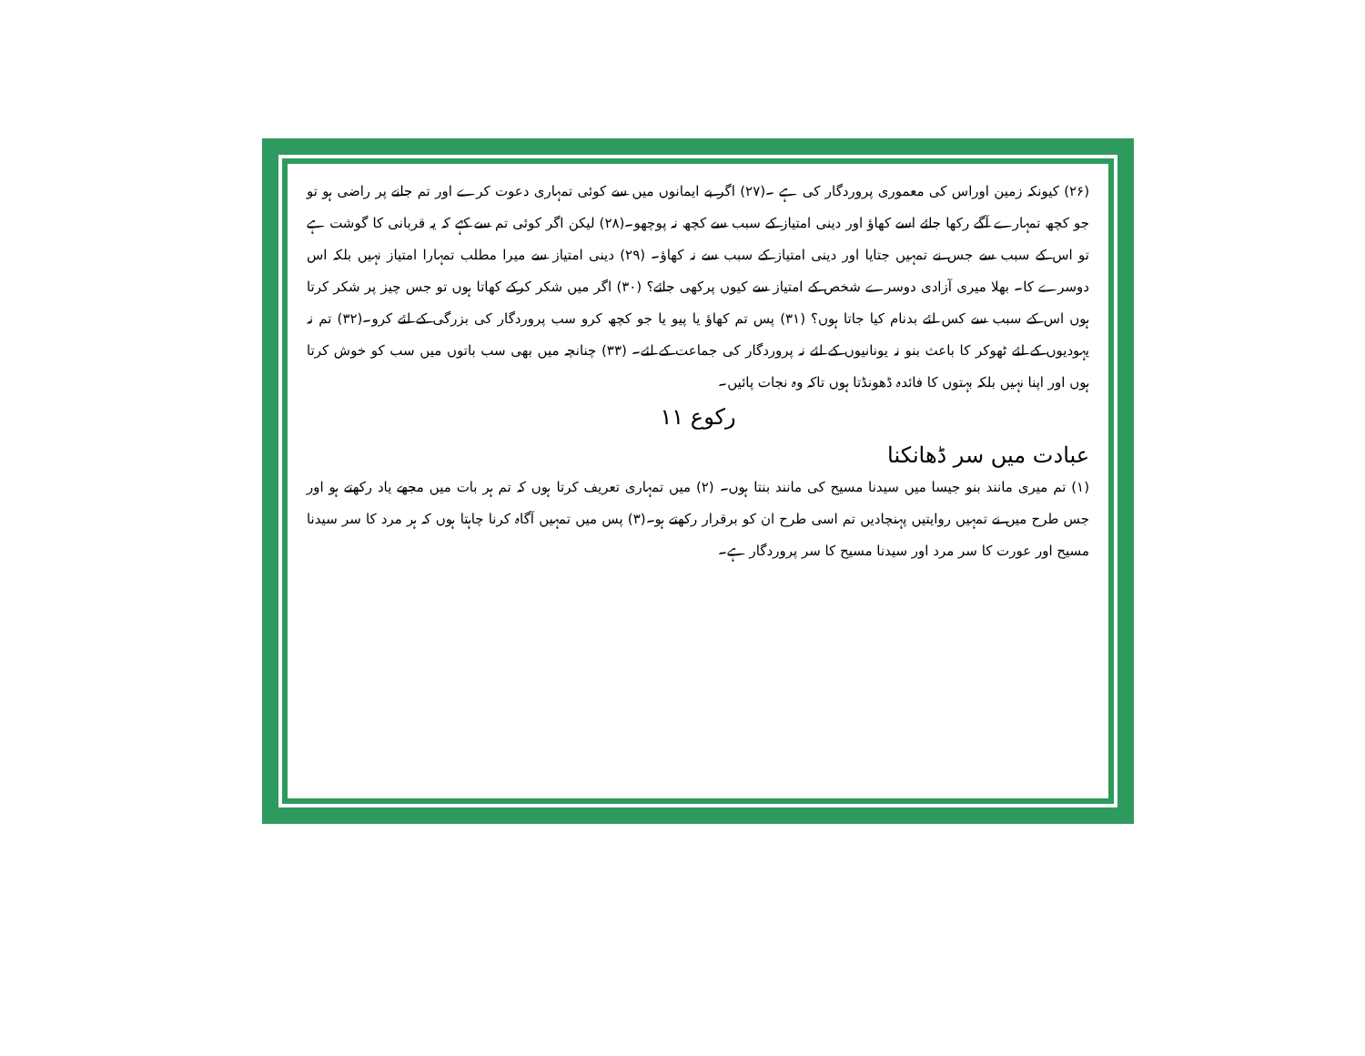(۲۶) کیونکہ زمین اوراس کی معموری پروردگار کی ہے ۔(۲۷) اگر بے ایمانوں میں سے کوئی تمہاری دعوت کرے اور تم جانے پر راضی ہو تو جو کچھ تمہارے آگے رکھا جائے اسے کھاؤ اور دینی امتیاز کے سبب سے کچھ نہ پوچھو۔(۲۸) لیکن اگر کوئی تم سے کہے کہ یہ قربانی کا گوشت ہے تو اس کے سبب سے جس نے تمہیں جتایا اور دینی امتیاز کے سبب سے نہ کھاؤ۔ (۲۹) دینی امتیاز سے میرا مطلب تمہارا امتیاز نہیں بلکہ اس دوسرے کا۔ بھلا میری آزادی دوسرے شخص کے امتیاز سے کیوں پرکھی جائے؟ (۳۰) اگر میں شکر کرکے کھاتا ہوں تو جس چیز پر شکر کرتا ہوں اس کے سبب سے کس لئے بدنام کیا جاتا ہوں؟ (۳۱) پس تم کھاؤ یا پیو یا جو کچھ کرو سب پروردگار کی بزرگی کے لئے کرو۔(۳۲) تم نہ یہودیوں کے لئے ٹھوکر کا باعث بنو نہ یونانیوں کے لئے نہ پروردگار کی جماعت کے لئے۔ (۳۳) چنانچہ میں بھی سب باتوں میں سب کو خوش کرتا ہوں اور اپنا نہیں بلکہ بہتوں کا فائدہ ڈھونڈتا ہوں تاکہ وہ نجات پائیں۔
رکوع ۱۱
عبادت میں سر ڈھانکنا
(۱) تم میری مانند بنو جیسا میں سیدنا مسیح کی مانند بنتا ہوں۔ (۲) میں تمہاری تعریف کرتا ہوں کہ تم ہر بات میں مجھے یاد رکھتے ہو اور جس طرح میں نے تمہیں روایتیں پہنچادیں تم اسی طرح ان کو برقرار رکھتے ہو۔(۳) پس میں تمہیں آگاہ کرنا چاہتا ہوں کہ ہر مرد کا سر سیدنا مسیح اور عورت کا سر مرد اور سیدنا مسیح کا سر پروردگار ہے۔